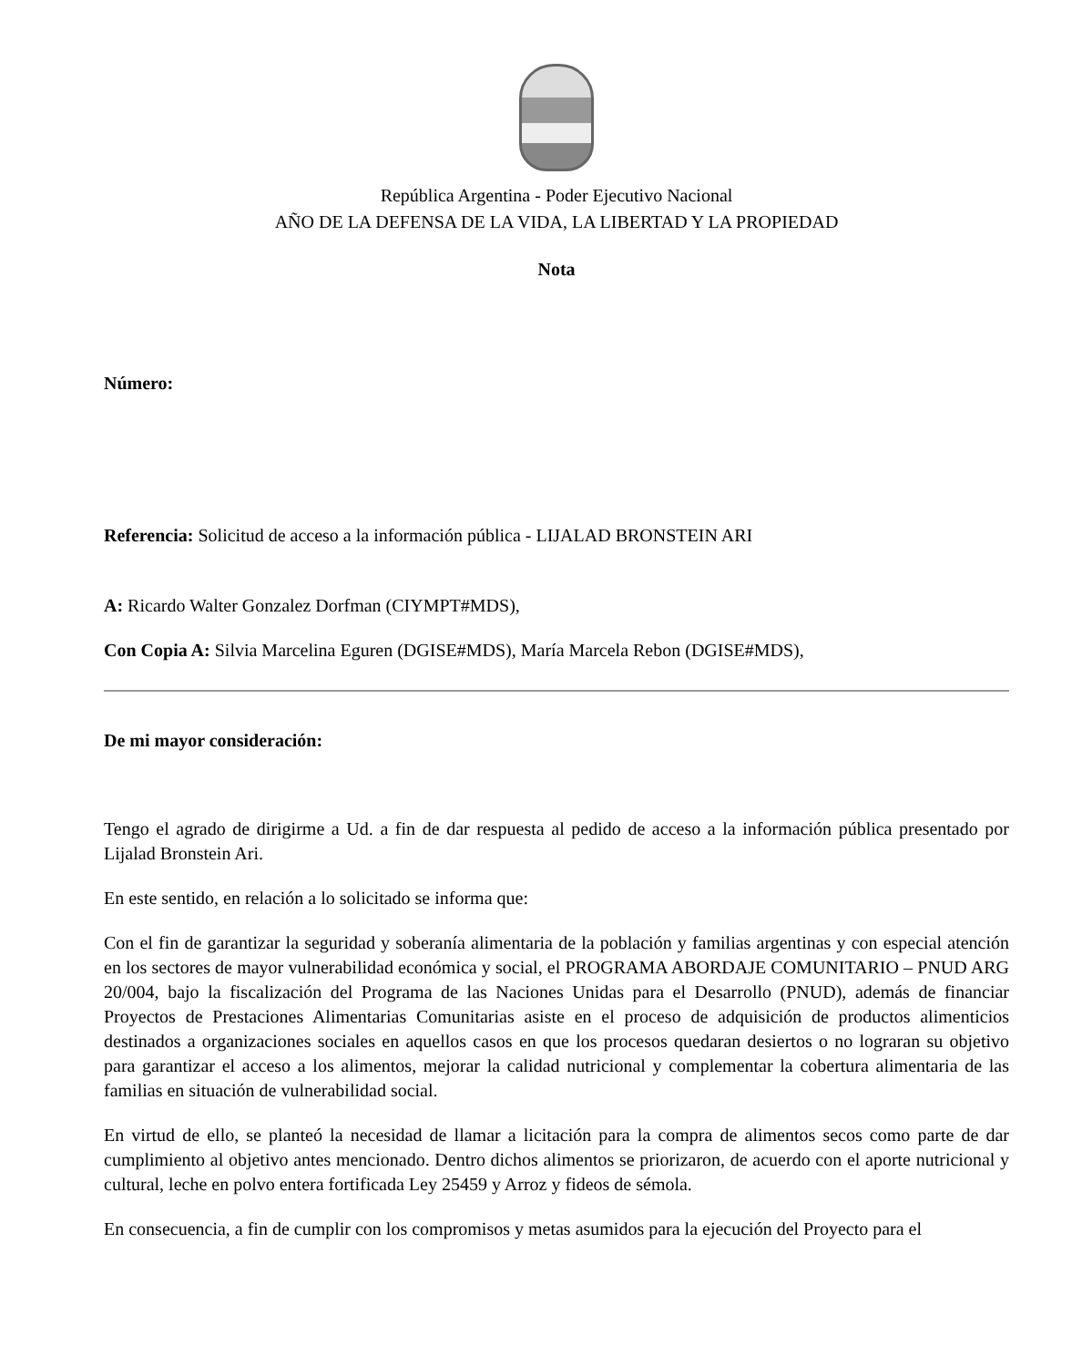República Argentina - Poder Ejecutivo Nacional
AÑO DE LA DEFENSA DE LA VIDA, LA LIBERTAD Y LA PROPIEDAD
Nota
Número:
Referencia: Solicitud de acceso a la información pública - LIJALAD BRONSTEIN ARI
A: Ricardo Walter Gonzalez Dorfman (CIYMPT#MDS),
Con Copia A: Silvia Marcelina Eguren (DGISE#MDS), María Marcela Rebon (DGISE#MDS),
De mi mayor consideración:
Tengo el agrado de dirigirme a Ud. a fin de dar respuesta al pedido de acceso a la información pública presentado por Lijalad Bronstein Ari.
En este sentido, en relación a lo solicitado se informa que:
Con el fin de garantizar la seguridad y soberanía alimentaria de la población y familias argentinas y con especial atención en los sectores de mayor vulnerabilidad económica y social, el PROGRAMA ABORDAJE COMUNITARIO – PNUD ARG 20/004, bajo la fiscalización del Programa de las Naciones Unidas para el Desarrollo (PNUD), además de financiar Proyectos de Prestaciones Alimentarias Comunitarias asiste en el proceso de adquisición de productos alimenticios destinados a organizaciones sociales en aquellos casos en que los procesos quedaran desiertos o no lograran su objetivo para garantizar el acceso a los alimentos, mejorar la calidad nutricional y complementar la cobertura alimentaria de las familias en situación de vulnerabilidad social.
En virtud de ello, se planteó la necesidad de llamar a licitación para la compra de alimentos secos como parte de dar cumplimiento al objetivo antes mencionado. Dentro dichos alimentos se priorizaron, de acuerdo con el aporte nutricional y cultural, leche en polvo entera fortificada Ley 25459 y Arroz y fideos de sémola.
En consecuencia, a fin de cumplir con los compromisos y metas asumidos para la ejecución del Proyecto para el